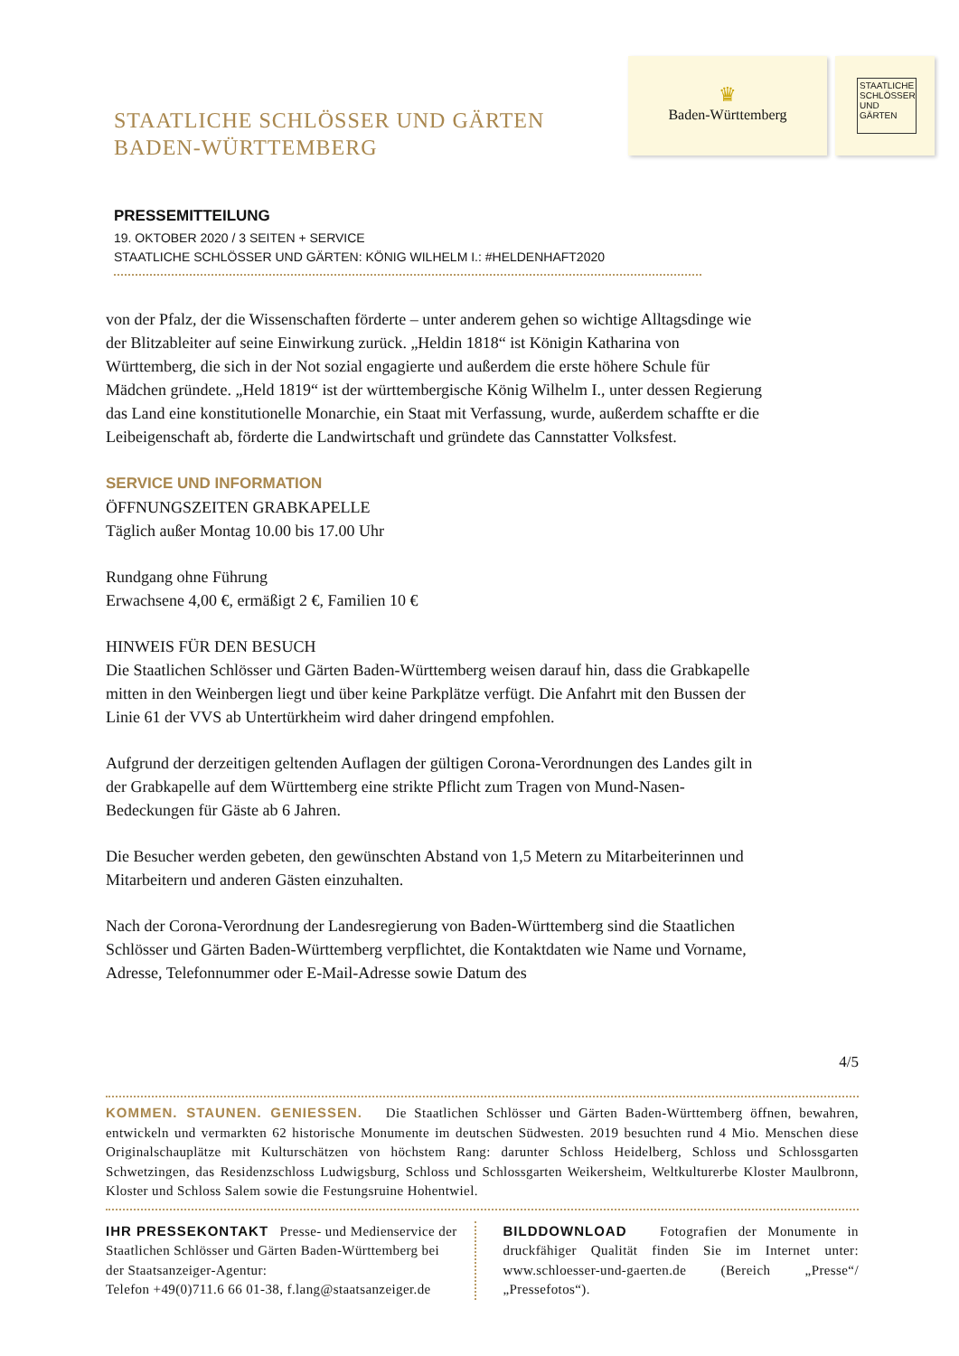STAATLICHE SCHLÖSSER UND GÄRTEN
BADEN-WÜRTTEMBERG
♛
Baden-Württemberg
STAATLICHE SCHLÖSSER UND GÄRTEN
PRESSEMITTEILUNG
19. OKTOBER 2020 / 3 SEITEN + SERVICE
STAATLICHE SCHLÖSSER UND GÄRTEN: KÖNIG WILHELM I.: #HELDENHAFT2020
von der Pfalz, der die Wissenschaften förderte – unter anderem gehen so wichtige Alltagsdinge wie der Blitzableiter auf seine Einwirkung zurück. „Heldin 1818“ ist Königin Katharina von Württemberg, die sich in der Not sozial engagierte und außerdem die erste höhere Schule für Mädchen gründete. „Held 1819“ ist der württembergische König Wilhelm I., unter dessen Regierung das Land eine konstitutionelle Monarchie, ein Staat mit Verfassung, wurde, außerdem schaffte er die Leibeigenschaft ab, förderte die Landwirtschaft und gründete das Cannstatter Volksfest.
SERVICE UND INFORMATION
ÖFFNUNGSZEITEN GRABKAPELLE
Täglich außer Montag 10.00 bis 17.00 Uhr
Rundgang ohne Führung
Erwachsene 4,00 €, ermäßigt 2 €, Familien 10 €
HINWEIS FÜR DEN BESUCH
Die Staatlichen Schlösser und Gärten Baden-Württemberg weisen darauf hin, dass die Grabkapelle mitten in den Weinbergen liegt und über keine Parkplätze verfügt. Die Anfahrt mit den Bussen der Linie 61 der VVS ab Untertürkheim wird daher dringend empfohlen.
Aufgrund der derzeitigen geltenden Auflagen der gültigen Corona-Verordnungen des Landes gilt in der Grabkapelle auf dem Württemberg eine strikte Pflicht zum Tragen von Mund-Nasen-Bedeckungen für Gäste ab 6 Jahren.
Die Besucher werden gebeten, den gewünschten Abstand von 1,5 Metern zu Mitarbeiterinnen und Mitarbeitern und anderen Gästen einzuhalten.
Nach der Corona-Verordnung der Landesregierung von Baden-Württemberg sind die Staatlichen Schlösser und Gärten Baden-Württemberg verpflichtet, die Kontaktdaten wie Name und Vorname, Adresse, Telefonnummer oder E-Mail-Adresse sowie Datum des
4/5
KOMMEN. STAUNEN. GENIESSEN. Die Staatlichen Schlösser und Gärten Baden-Württemberg öffnen, bewahren, entwickeln und vermarkten 62 historische Monumente im deutschen Südwesten. 2019 besuchten rund 4 Mio. Menschen diese Originalschauplätze mit Kulturschätzen von höchstem Rang: darunter Schloss Heidelberg, Schloss und Schlossgarten Schwetzingen, das Residenzschloss Ludwigsburg, Schloss und Schlossgarten Weikersheim, Weltkulturerbe Kloster Maulbronn, Kloster und Schloss Salem sowie die Festungsruine Hohentwiel.
IHR PRESSEKONTAKT Presse- und Medienservice der Staatlichen Schlösser und Gärten Baden-Württemberg bei der Staatsanzeiger-Agentur:
Telefon +49(0)711.6 66 01-38, f.lang@staatsanzeiger.de
BILDDOWNLOAD Fotografien der Monumente in druckfähiger Qualität finden Sie im Internet unter: www.schloesser-und-gaerten.de (Bereich „Presse“/„Pressefotos“).